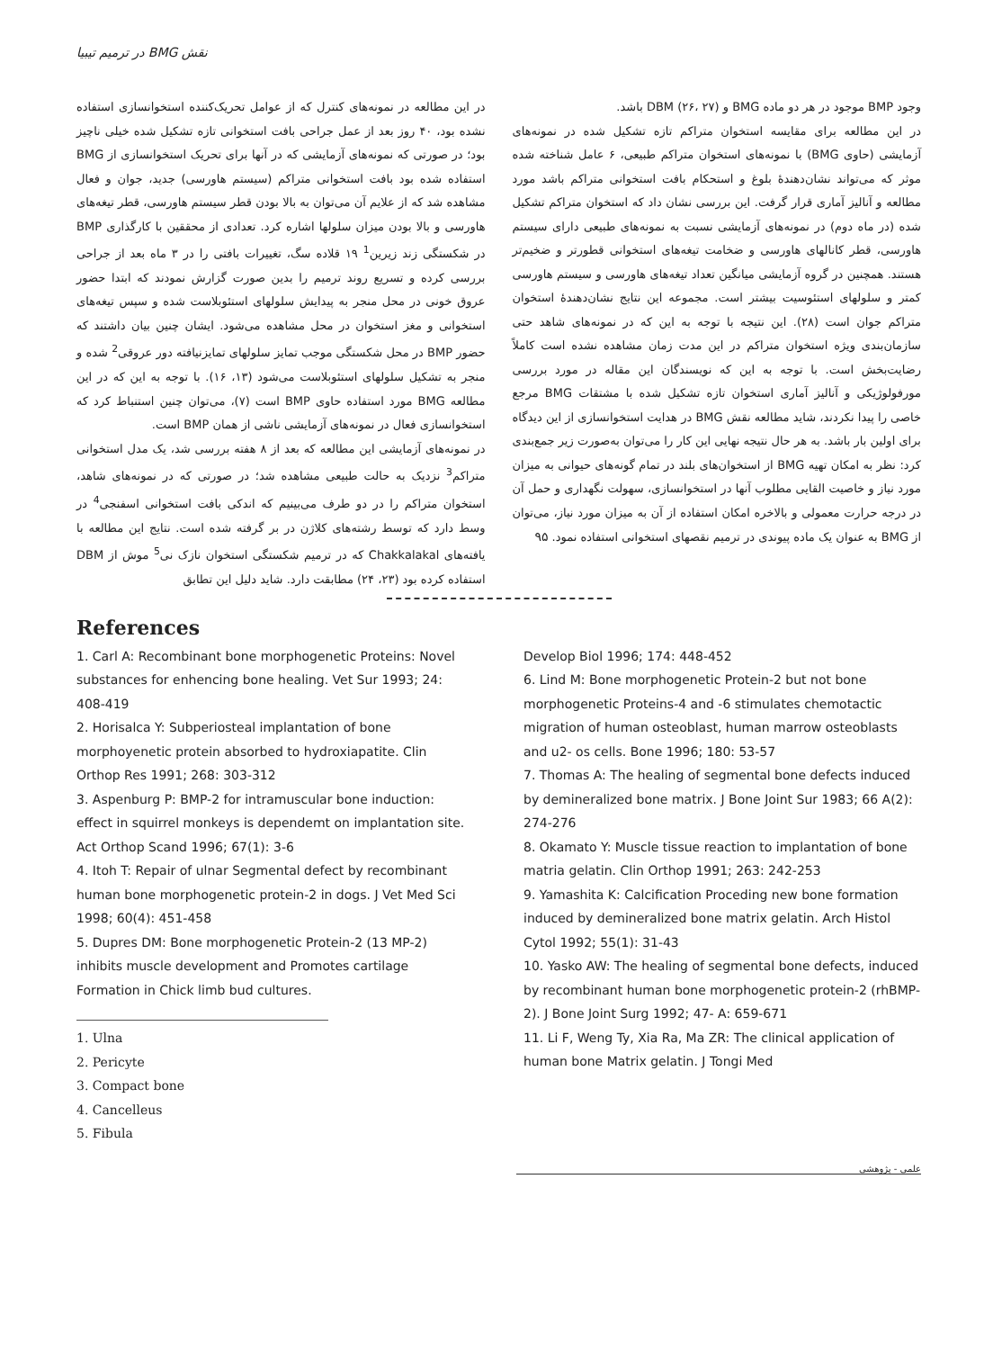نقش BMG در ترمیم تیبیا
در این مطالعه در نمونه‌های کنترل که از عوامل تحریک‌کننده استخوانسازی استفاده نشده بود، ۴۰ روز بعد از عمل جراحی بافت استخوانی تازه تشکیل شده خیلی ناچیز بود؛ در صورتی که نمونه‌های آزمایشی که در آنها برای تحریک استخوانسازی از BMG استفاده شده بود بافت استخوانی متراکم (سیستم هاورسی) جدید، جوان و فعال مشاهده شد که از علایم آن می‌توان به بالا بودن قطر سیستم هاورسی، قطر تیغه‌های هاورسی و بالا بودن میزان سلولها اشاره کرد. تعدادی از محققین با کارگذاری BMP در شکستگی زند زیرین<sup>1</sup> ۱۹ قلاده سگ، تغییرات بافتی را در ۳ ماه بعد از جراحی بررسی کرده و تسریع روند ترمیم را بدین صورت گزارش نمودند که ابتدا حضور عروق خونی در محل منجر به پیدایش سلولهای استئوبلاست شده و سپس تیغه‌های استخوانی و مغز استخوان در محل مشاهده می‌شود. ایشان چنین بیان داشتند که حضور BMP در محل شکستگی موجب تمایز سلولهای تمایزنیافته دور عروقی<sup>2</sup> شده و منجر به تشکیل سلولهای استئوبلاست می‌شود (۱۳، ۱۶). با توجه به این که در این مطالعه BMG مورد استفاده حاوی BMP است (۷)، می‌توان چنین استنباط کرد که استخوانسازی فعال در نمونه‌های آزمایشی ناشی از همان BMP است.
در نمونه‌های آزمایشی این مطالعه که بعد از ۸ هفته بررسی شد، یک مدل استخوانی متراکم<sup>3</sup> نزدیک به حالت طبیعی مشاهده شد؛ در صورتی که در نمونه‌های شاهد، استخوان متراکم را در دو طرف می‌بینیم که اندکی بافت استخوانی اسفنجی<sup>4</sup> در وسط دارد که توسط رشته‌های کلاژن در بر گرفته شده است. نتایج این مطالعه با یافته‌های Chakkalakal که در ترمیم شکستگی استخوان نازک نی<sup>5</sup> موش از DBM استفاده کرده بود (۲۳، ۲۴) مطابقت دارد. شاید دلیل این تطابق
وجود BMP موجود در هر دو ماده BMG و DBM (۲۶، ۲۷) باشد.
در این مطالعه برای مقایسه استخوان متراکم تازه تشکیل شده در نمونه‌های آزمایشی (حاوی BMG) با نمونه‌های استخوان متراکم طبیعی، ۶ عامل شناخته شده موثر که می‌تواند نشان‌دهندهٔ بلوغ و استحکام بافت استخوانی متراکم باشد مورد مطالعه و آنالیز آماری قرار گرفت. این بررسی نشان داد که استخوان متراکم تشکیل شده (در ماه دوم) در نمونه‌های آزمایشی نسبت به نمونه‌های طبیعی دارای سیستم هاورسی، قطر کانالهای هاورسی و ضخامت تیغه‌های استخوانی قطورتر و ضخیم‌تر هستند. همچنین در گروه آزمایشی میانگین تعداد تیغه‌های هاورسی و سیستم هاورسی کمتر و سلولهای استئوسیت بیشتر است. مجموعه این نتایج نشان‌دهندهٔ استخوان متراکم جوان است (۲۸). این نتیجه با توجه به این که در نمونه‌های شاهد حتی سازمان‌بندی ویژه استخوان متراکم در این مدت زمان مشاهده نشده است کاملاً رضایت‌بخش است. با توجه به این که نویسندگان این مقاله در مورد بررسی مورفولوژیکی و آنالیز آماری استخوان تازه تشکیل شده با مشتقات BMG مرجع خاصی را پیدا نکردند، شاید مطالعه نقش BMG در هدایت استخوانسازی از این دیدگاه برای اولین بار باشد. به هر حال نتیجه نهایی این کار را می‌توان به‌صورت زیر جمع‌بندی کرد: نظر به امکان تهیه BMG از استخوان‌های بلند در تمام گونه‌های حیوانی به میزان مورد نیاز و خاصیت القایی مطلوب آنها در استخوانسازی، سهولت نگهداری و حمل آن در درجه حرارت معمولی و بالاخره امکان استفاده از آن به میزان مورد نیاز، می‌توان از BMG به عنوان یک ماده پیوندی در ترمیم نقصهای استخوانی استفاده نمود. ۹۵
References
1. Carl A: Recombinant bone morphogenetic Proteins: Novel substances for enhencing bone healing. Vet Sur 1993; 24: 408-419
2. Horisalca Y: Subperiosteal implantation of bone morphoyenetic protein absorbed to hydroxiapatite. Clin Orthop Res 1991; 268: 303-312
3. Aspenburg P: BMP-2 for intramuscular bone induction: effect in squirrel monkeys is dependemt on implantation site. Act Orthop Scand 1996; 67(1): 3-6
4. Itoh T: Repair of ulnar Segmental defect by recombinant human bone morphogenetic protein-2 in dogs. J Vet Med Sci 1998; 60(4): 451-458
5. Dupres DM: Bone morphogenetic Protein-2 (13 MP-2) inhibits muscle development and Promotes cartilage Formation in Chick limb bud cultures.
1. Ulna
2. Pericyte
3. Compact bone
4. Cancelleus
5. Fibula
Develop Biol 1996; 174: 448-452
6. Lind M: Bone morphogenetic Protein-2 but not bone morphogenetic Proteins-4 and -6 stimulates chemotactic migration of human osteoblast, human marrow osteoblasts and u2- os cells. Bone 1996; 180: 53-57
7. Thomas A: The healing of segmental bone defects induced by demineralized bone matrix. J Bone Joint Sur 1983; 66 A(2): 274-276
8. Okamato Y: Muscle tissue reaction to implantation of bone matria gelatin. Clin Orthop 1991; 263: 242-253
9. Yamashita K: Calcification Proceding new bone formation induced by demineralized bone matrix gelatin. Arch Histol Cytol 1992; 55(1): 31-43
10. Yasko AW: The healing of segmental bone defects, induced by recombinant human bone morphogenetic protein-2 (rhBMP-2). J Bone Joint Surg 1992; 47- A: 659-671
11. Li F, Weng Ty, Xia Ra, Ma ZR: The clinical application of human bone Matrix gelatin. J Tongi Med
علمی - پژوهشی